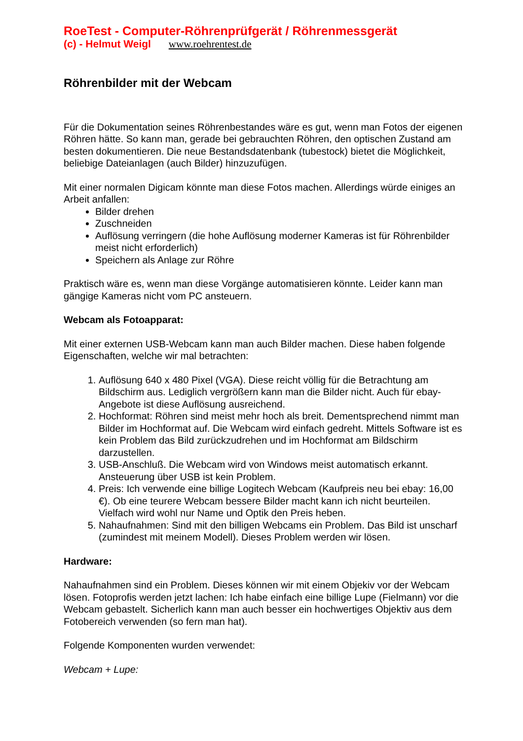RoeTest - Computer-Röhrenprüfgerät / Röhrenmessgerät
(c) - Helmut Weigl www.roehrentest.de
Röhrenbilder mit der Webcam
Für die Dokumentation seines Röhrenbestandes wäre es gut, wenn man Fotos der eigenen Röhren hätte. So kann man, gerade bei gebrauchten Röhren, den optischen Zustand am besten dokumentieren. Die neue Bestandsdatenbank (tubestock) bietet die Möglichkeit, beliebige Dateianlagen (auch Bilder) hinzuzufügen.
Mit einer normalen Digicam könnte man diese Fotos machen. Allerdings würde einiges an Arbeit anfallen:
Bilder drehen
Zuschneiden
Auflösung verringern (die hohe Auflösung moderner Kameras ist für Röhrenbilder meist nicht erforderlich)
Speichern als Anlage zur Röhre
Praktisch wäre es, wenn man diese Vorgänge automatisieren könnte. Leider kann man gängige Kameras nicht vom PC ansteuern.
Webcam als Fotoapparat:
Mit einer externen USB-Webcam kann man auch Bilder machen. Diese haben folgende Eigenschaften, welche wir mal betrachten:
1. Auflösung 640 x 480 Pixel (VGA). Diese reicht völlig für die Betrachtung am Bildschirm aus. Lediglich vergrößern kann man die Bilder nicht. Auch für ebay-Angebote ist diese Auflösung ausreichend.
2. Hochformat: Röhren sind meist mehr hoch als breit. Dementsprechend nimmt man Bilder im Hochformat auf. Die Webcam wird einfach gedreht. Mittels Software ist es kein Problem das Bild zurückzudrehen und im Hochformat am Bildschirm darzustellen.
3. USB-Anschluß. Die Webcam wird von Windows meist automatisch erkannt. Ansteuerung über USB ist kein Problem.
4. Preis: Ich verwende eine billige Logitech Webcam (Kaufpreis neu bei ebay: 16,00 €). Ob eine teurere Webcam bessere Bilder macht kann ich nicht beurteilen. Vielfach wird wohl nur Name und Optik den Preis heben.
5. Nahaufnahmen: Sind mit den billigen Webcams ein Problem. Das Bild ist unscharf (zumindest mit meinem Modell). Dieses Problem werden wir lösen.
Hardware:
Nahaufnahmen sind ein Problem. Dieses können wir mit einem Objekiv vor der Webcam lösen. Fotoprofis werden jetzt lachen: Ich habe einfach eine billige Lupe (Fielmann) vor die Webcam gebastelt. Sicherlich kann man auch besser ein hochwertiges Objektiv aus dem Fotobereich verwenden (so fern man hat).
Folgende Komponenten wurden verwendet:
Webcam + Lupe: